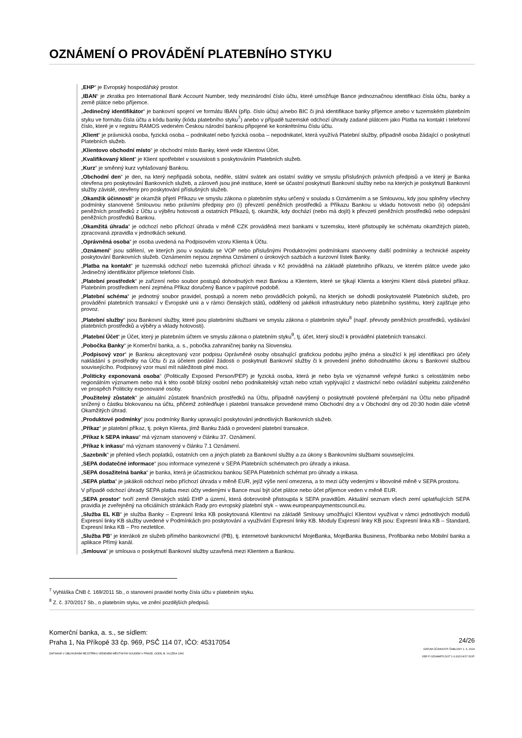OZNÁMENÍ O PROVÁDĚNÍ PLATEBNÍHO STYKU
„EHP“ je Evropský hospodářský prostor.
„IBAN“ je zkratka pro International Bank Account Number, tedy mezinárodní číslo účtu, které umožňuje Bance jednoznačnou identifikaci čísla účtu, banky a země plátce nebo příjemce.
„Jedinečný identifikátor“ je bankovní spojení ve formátu IBAN (příp. číslo účtu) a/nebo BIC či jiná identifikace banky příjemce anebo v tuzemském platebním styku ve formátu čísla účtu a kódu banky (kódu platebního styku<sup>7</sup>) anebo v případě tuzemské odchozí úhrady zadané plátcem jako Platba na kontakt i telefonní číslo, které je v registru RAMOS vedeném Českou národní bankou připojené ke konkrétnímu číslu účtu.
„Klient“ je právnická osoba, fyzická osoba – podnikatel nebo fyzická osoba – nepodnikatel, která využívá Platební služby, případně osoba žádající o poskytnutí Platebních služeb.
„Klientovo obchodní místo“ je obchodní místo Banky, které vede Klientovi Účet.
„Kvalifikovaný klient“ je Klient spotřebitel v souvislosti s poskytováním Platebních služeb.
„Kurz“ je směnný kurz vyhlašovaný Bankou.
„Obchodní den“ je den, na který nepřipadá sobota, neděle, státní svátek ani ostatní svátky ve smyslu příslušných právních předpisů a ve který je Banka otevřena pro poskytování Bankovních služeb, a zároveň jsou jiné instituce, které se účastní poskytnutí Bankovní služby nebo na kterých je poskytnutí Bankovní služby závislé, otevřeny pro poskytování příslušných služeb.
„Okamžik účinnosti“ je okamžik přijetí Příkazu ve smyslu zákona o platebním styku určený v souladu s Oznámením a se Smlouvou, kdy jsou splněny všechny podmínky stanovené Smlouvou nebo právními předpisy pro (i) převzetí peněžních prostředků a Příkazu Bankou u vkladu hotovosti nebo (ii) odepsání peněžních prostředků z Účtu u výběru hotovosti a ostatních Příkazů, tj. okamžik, kdy dochází (nebo má dojít) k převzetí peněžních prostředků nebo odepsání peněžních prostředků Bankou.
„Okamžitá úhrada“ je odchozí nebo příchozí úhrada v měně CZK prováděná mezi bankami v tuzemsku, které přistoupily ke schématu okamžitých plateb, zpracovaná zpravidla v jednotkách sekund.
„Oprávněná osoba“ je osoba uvedená na Podpisovém vzoru Klienta k Účtu.
„Oznámení“ jsou sdělení, ve kterých jsou v souladu se VOP nebo příslušnými Produktovými podmínkami stanoveny další podmínky a technické aspekty poskytování Bankovních služeb. Oznámením nejsou zejména Oznámení o úrokových sazbách a kurzovní lístek Banky.
„Platba na kontakt“ je tuzemská odchozí nebo tuzemská příchozí úhrada v Kč prováděná na základě platebního příkazu, ve kterém plátce uvede jako Jedinečný identifikátor příjemce telefonní číslo.
„Platební prostředek“ je zařízení nebo soubor postupů dohodnutých mezi Bankou a Klientem, které se týkají Klienta a kterými Klient dává platební příkaz. Platebním prostředkem není zejména Příkaz doručený Bance v papírové podobě.
„Platební schéma“ je jednotný soubor pravidel, postupů a norem nebo prováděcích pokynů, na kterých se dohodli poskytovatelé Platebních služeb, pro provádění platebních transakcí v Evropské unii a v rámci členských států, oddělený od jakékoli infrastruktury nebo platebního systému, který zajišťuje jeho provoz.
„Platební služby“ jsou Bankovní služby, které jsou platebními službami ve smyslu zákona o platebním styku<sup>8</sup> (např. převody peněžních prostředků, vydávání platebních prostředků a výběry a vklady hotovosti).
„Platební Účet“ je Účet, který je platebním účtem ve smyslu zákona o platebním styku<sup>9</sup>, tj. účet, který slouží k provádění platebních transakcí.
„Pobočka Banky“ je Komerční banka, a. s., pobočka zahraničnej banky na Slovensku.
„Podpisový vzor“ je Bankou akceptovaný vzor podpisu Oprávněné osoby obsahující grafickou podobu jejího jména a sloužící k její identifikaci pro účely nakládání s prostředky na Účtu či za účelem podání žádosti o poskytnutí Bankovní služby či k provedení jiného dohodnutého úkonu s Bankovní službou souvisejícího. Podpisový vzor musí mít náležitosti plné moci.
„Politicky exponovaná osoba“ (Politically Exposed Person/PEP) je fyzická osoba, která je nebo byla ve významné veřejné funkci s celostátním nebo regionálním významem nebo má k této osobě blízký osobní nebo podnikatelský vztah nebo vztah vyplývající z vlastnictví nebo ovládání subjektu založeného ve prospěch Politicky exponované osoby.
„Použitelný zůstatek“ je aktuální zůstatek finančních prostředků na Účtu, případně navýšený o poskytnuté povolené přečerpání na Účtu nebo případně snížený o částku blokovanou na účtu, přičemž zohledňuje i platební transakce provedené mimo Obchodní dny a v Obchodní dny od 20:30 hodin dále včetně Okamžitých úhrad.
„Produktové podmínky“ jsou podmínky Banky upravující poskytování jednotlivých Bankovních služeb.
„Příkaz“ je platební příkaz, tj. pokyn Klienta, jímž Banku žádá o provedení platební transakce.
„Příkaz k SEPA inkasu“ má význam stanovený v článku 37. Oznámení.
„Příkaz k inkasu“ má význam stanovený v článku 7.1 Oznámení.
„Sazebník“ je přehled všech poplatků, ostatních cen a jiných plateb za Bankovní služby a za úkony s Bankovními službami souvisejícími.
„SEPA dodatečné informace“ jsou informace vymezené v SEPA Platebních schématech pro úhrady a inkasa.
„SEPA dosažitelná banka“ je banka, která je účastnickou bankou SEPA Platebních schémat pro úhrady a inkasa.
„SEPA platba“ je jakákoli odchozí nebo příchozí úhrada v měně EUR, jejíž výše není omezena, a to mezi účty vedenými v libovolné měně v SEPA prostoru.
V případě odchozí úhrady SEPA platba mezi účty vedenými v Bance musí být účet plátce nebo účet příjemce veden v měně EUR.
„SEPA prostor“ tvoří země členských států EHP a území, která dobrovolně přistoupila k SEPA pravidlům. Aktuální seznam všech zemí uplatňujících SEPA pravidla je zveřejněný na oficiálních stránkách Rady pro evropský platební styk – www.europeanpaymentscouncil.eu.
„Služba EL KB“ je služba Banky – Expresní linka KB poskytovaná Klientovi na základě Smlouvy umožňující Klientovi využívat v rámci jednotlivých modulů Expresní linky KB služby uvedené v Podmínkách pro poskytování a využívání Expresní linky KB. Moduly Expresní linky KB jsou: Expresní linka KB – Standard, Expresní linka KB – Pro nezletilce.
„Služba PB“ je kterákoli ze služeb přímého bankovnictví (PB), tj. internetové bankovnictví MojeBanka, MojeBanka Business, Profibanka nebo Mobilní banka a aplikace Přímý kanál.
„Smlouva“ je smlouva o poskytnutí Bankovní služby uzavřená mezi Klientem a Bankou.
<sup>7</sup> Vyhláška ČNB č. 169/2011 Sb., o stanovení pravidel tvorby čísla účtu v platebním styku.
<sup>8</sup> Z. č. 370/2017 Sb., o platebním styku, ve znění pozdějších předpisů.
Komerční banka, a. s., se sídlem:
Praha 1, Na Příkopě 33 čp. 969, PSČ 114 07, IČO: 45317054
ZAPSANÁ V OBCHODNÍM REJSTŘÍKU VEDENÉM MĚSTSKÝM SOUDEM V PRAZE, ODDÍL B, VLOŽKA 1360
24/26
DATUM ÚČINNOSTI ŠABLONY 1. 6. 2023
VER F OZNAMPS.DOT 1.6.2023 8:57 DOP.